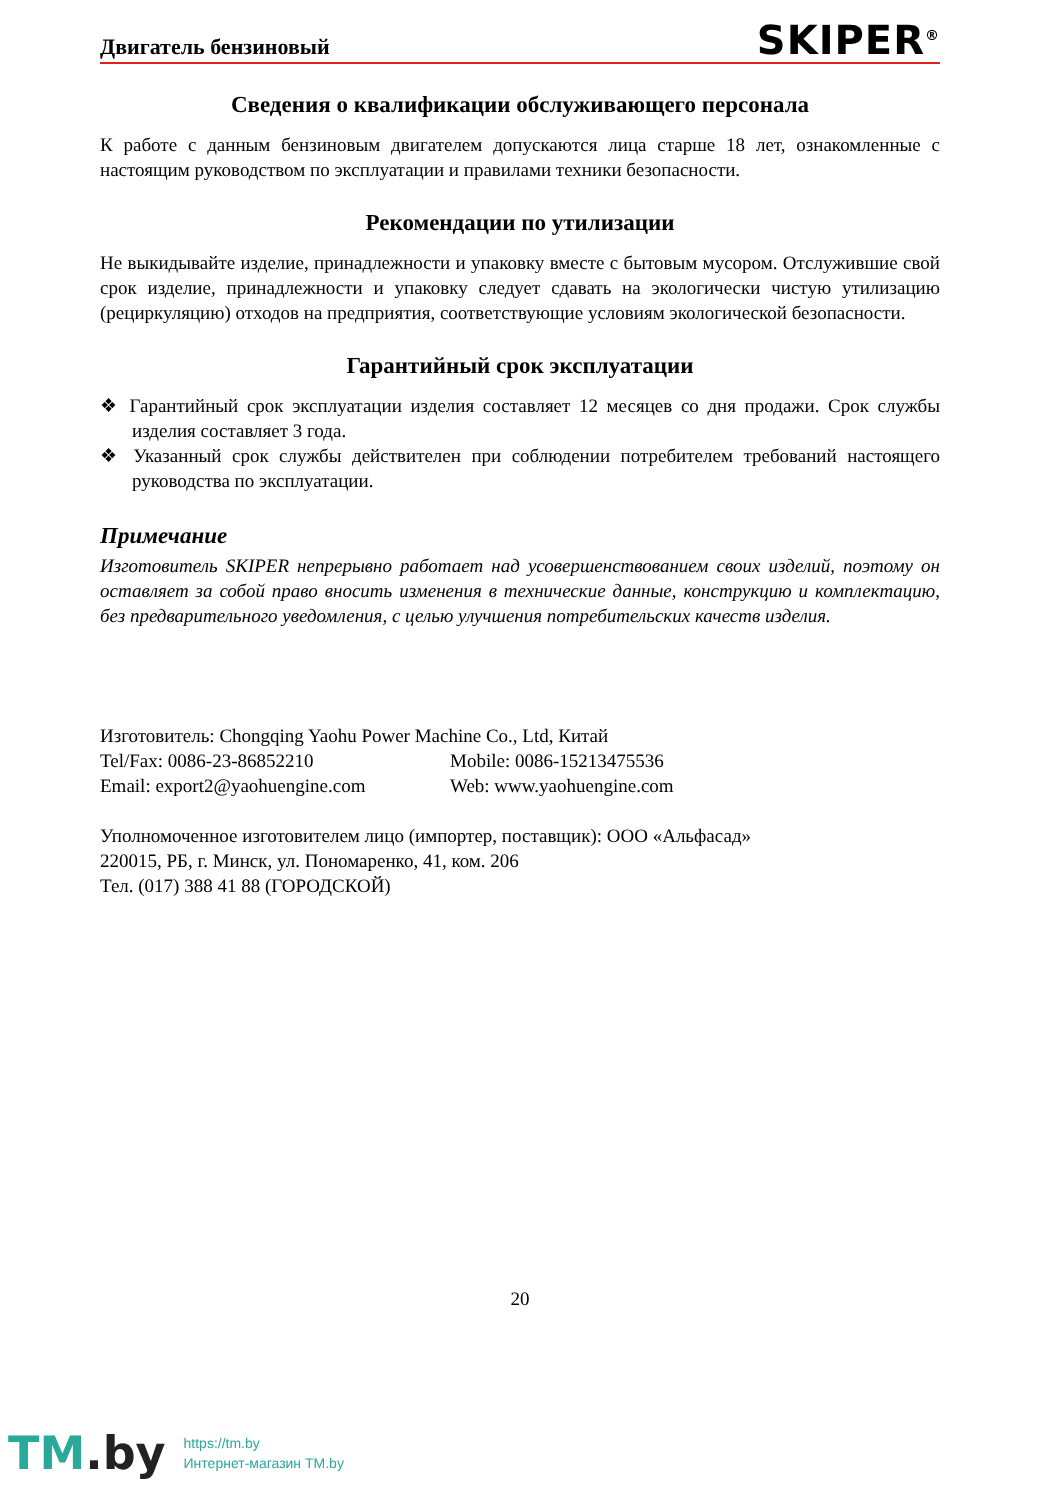Двигатель бензиновый SKIPER<sup>®</sup>
Сведения о квалификации обслуживающего персонала
К работе с данным бензиновым двигателем допускаются лица старше 18 лет, ознакомленные с настоящим руководством по эксплуатации и правилами техники безопасности.
Рекомендации по утилизации
Не выкидывайте изделие, принадлежности и упаковку вместе с бытовым мусором. Отслужившие свой срок изделие, принадлежности и упаковку следует сдавать на экологически чистую утилизацию (рециркуляцию) отходов на предприятия, соответствующие условиям экологической безопасности.
Гарантийный срок эксплуатации
❖ Гарантийный срок эксплуатации изделия составляет 12 месяцев со дня продажи. Срок службы изделия составляет 3 года.
❖ Указанный срок службы действителен при соблюдении потребителем требований настоящего руководства по эксплуатации.
Примечание
Изготовитель SKIPER непрерывно работает над усовершенствованием своих изделий, поэтому он оставляет за собой право вносить изменения в технические данные, конструкцию и комплектацию, без предварительного уведомления, с целью улучшения потребительских качеств изделия.
Изготовитель: Chongqing Yaohu Power Machine Co., Ltd, Китай
Tel/Fax: 0086-23-86852210 Mobile: 0086-15213475536
Email: export2@yaohuengine.com Web: www.yaohuengine.com
Уполномоченное изготовителем лицо (импортер, поставщик): ООО «Альфасад»
220015, РБ, г. Минск, ул. Пономаренко, 41, ком. 206
Тел. (017) 388 41 88 (ГОРОДСКОЙ)
20
TM.by
https://tm.by
Интернет-магазин TM.by